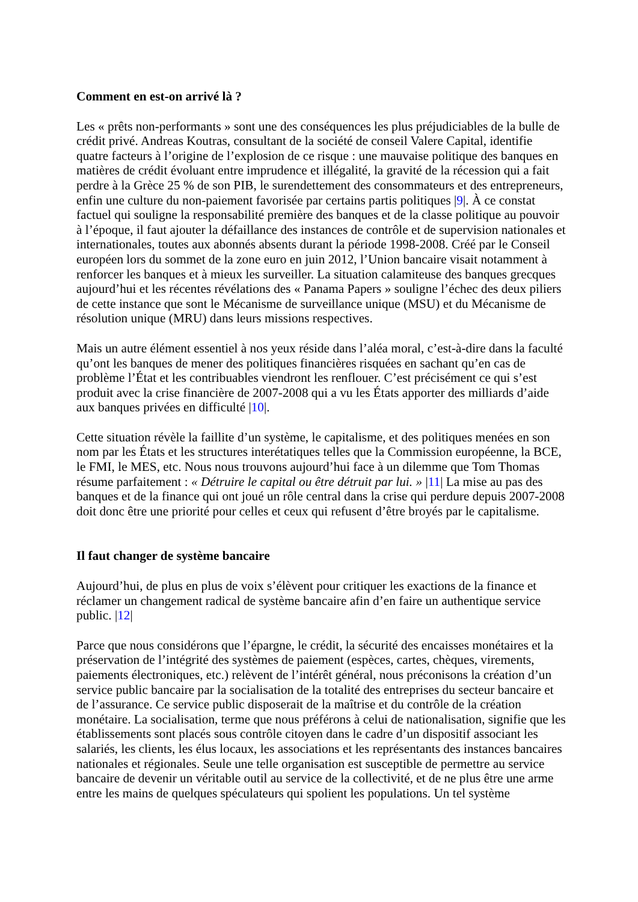Comment en est-on arrivé là ?
Les « prêts non-performants » sont une des conséquences les plus préjudiciables de la bulle de crédit privé. Andreas Koutras, consultant de la société de conseil Valere Capital, identifie quatre facteurs à l’origine de l’explosion de ce risque : une mauvaise politique des banques en matières de crédit évoluant entre imprudence et illégalité, la gravité de la récession qui a fait perdre à la Grèce 25 % de son PIB, le surendettement des consommateurs et des entrepreneurs, enfin une culture du non-paiement favorisée par certains partis politiques |9|. À ce constat factuel qui souligne la responsabilité première des banques et de la classe politique au pouvoir à l’époque, il faut ajouter la défaillance des instances de contrôle et de supervision nationales et internationales, toutes aux abonnés absents durant la période 1998-2008. Créé par le Conseil européen lors du sommet de la zone euro en juin 2012, l’Union bancaire visait notamment à renforcer les banques et à mieux les surveiller. La situation calamiteuse des banques grecques aujourd’hui et les récentes révélations des « Panama Papers » souligne l’échec des deux piliers de cette instance que sont le Mécanisme de surveillance unique (MSU) et du Mécanisme de résolution unique (MRU) dans leurs missions respectives.
Mais un autre élément essentiel à nos yeux réside dans l’aléa moral, c’est-à-dire dans la faculté qu’ont les banques de mener des politiques financières risquées en sachant qu’en cas de problème l’État et les contribuables viendront les renflouer. C’est précisément ce qui s’est produit avec la crise financière de 2007-2008 qui a vu les États apporter des milliards d’aide aux banques privées en difficulté |10|.
Cette situation révèle la faillite d’un système, le capitalisme, et des politiques menées en son nom par les États et les structures interétatiques telles que la Commission européenne, la BCE, le FMI, le MES, etc. Nous nous trouvons aujourd’hui face à un dilemme que Tom Thomas résume parfaitement : « Détruire le capital ou être détruit par lui. » |11| La mise au pas des banques et de la finance qui ont joué un rôle central dans la crise qui perdure depuis 2007-2008 doit donc être une priorité pour celles et ceux qui refusent d’être broyés par le capitalisme.
Il faut changer de système bancaire
Aujourd’hui, de plus en plus de voix s’élèvent pour critiquer les exactions de la finance et réclamer un changement radical de système bancaire afin d’en faire un authentique service public. |12|
Parce que nous considérons que l’épargne, le crédit, la sécurité des encaisses monétaires et la préservation de l’intégrité des systèmes de paiement (espèces, cartes, chèques, virements, paiements électroniques, etc.) relèvent de l’intérêt général, nous préconisons la création d’un service public bancaire par la socialisation de la totalité des entreprises du secteur bancaire et de l’assurance. Ce service public disposerait de la maîtrise et du contrôle de la création monétaire. La socialisation, terme que nous préférons à celui de nationalisation, signifie que les établissements sont placés sous contrôle citoyen dans le cadre d’un dispositif associant les salariés, les clients, les élus locaux, les associations et les représentants des instances bancaires nationales et régionales. Seule une telle organisation est susceptible de permettre au service bancaire de devenir un véritable outil au service de la collectivité, et de ne plus être une arme entre les mains de quelques spéculateurs qui spolient les populations. Un tel système